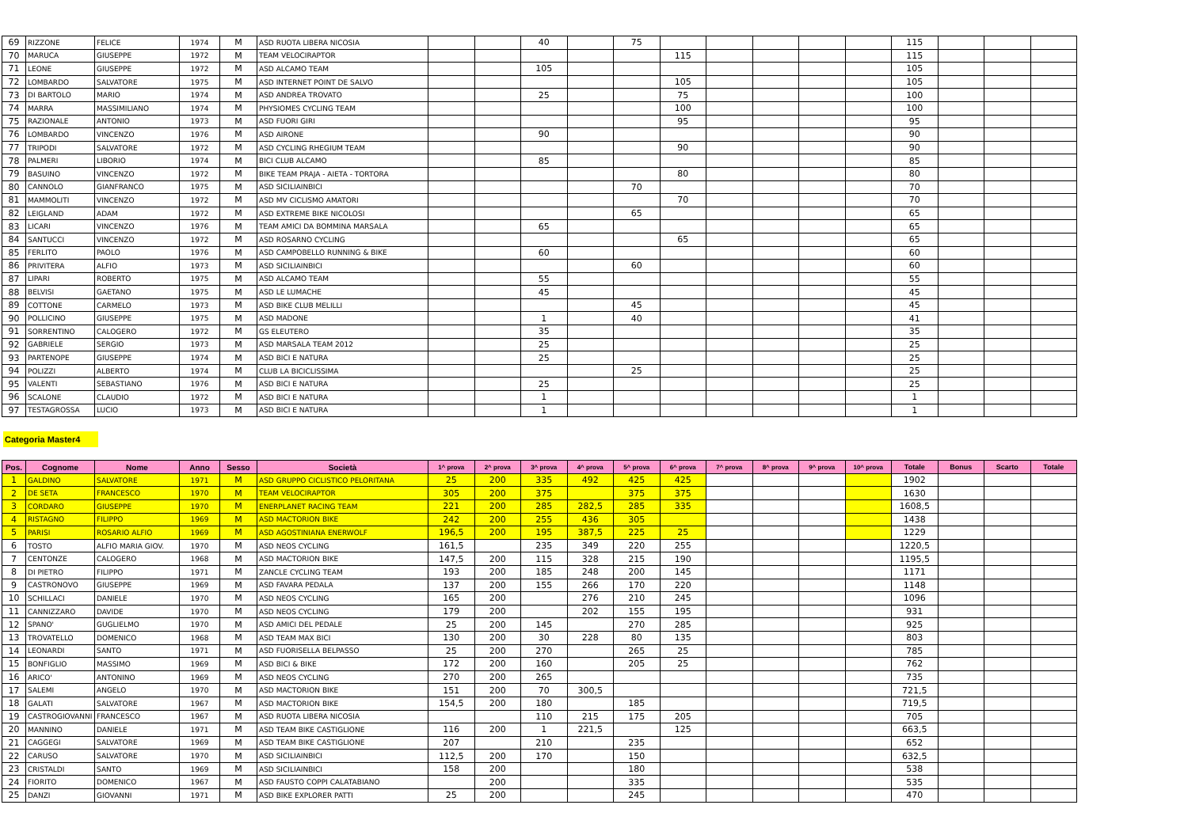| 69 | RIZZONE | FELICE | 1974 | M | ASD RUOTA LIBERA NICOSIA | | | 40 | | 75 | | | | | | 115 | | | |
| 70 | MARUCA | GIUSEPPE | 1972 | M | TEAM VELOCIRAPTOR | | | | | | 115 | | | | | 115 | | | |
| 71 | LEONE | GIUSEPPE | 1972 | M | ASD ALCAMO TEAM | | | 105 | | | | | | | | 105 | | | |
| 72 | LOMBARDO | SALVATORE | 1975 | M | ASD INTERNET POINT DE SALVO | | | | | | 105 | | | | | 105 | | | |
| 73 | DI BARTOLO | MARIO | 1974 | M | ASD ANDREA TROVATO | | | 25 | | | 75 | | | | | 100 | | | |
| 74 | MARRA | MASSIMILIANO | 1974 | M | PHYSIOMES CYCLING TEAM | | | | | | 100 | | | | | 100 | | | |
| 75 | RAZIONALE | ANTONIO | 1973 | M | ASD FUORI GIRI | | | | | | 95 | | | | | 95 | | | |
| 76 | LOMBARDO | VINCENZO | 1976 | M | ASD AIRONE | | | 90 | | | | | | | | 90 | | | |
| 77 | TRIPODI | SALVATORE | 1972 | M | ASD CYCLING RHEGIUM TEAM | | | | | | 90 | | | | | 90 | | | |
| 78 | PALMERI | LIBORIO | 1974 | M | BICI CLUB ALCAMO | | | 85 | | | | | | | | 85 | | | |
| 79 | BASUINO | VINCENZO | 1972 | M | BIKE TEAM PRAJA - AIETA - TORTORA | | | | | | 80 | | | | | 80 | | | |
| 80 | CANNOLO | GIANFRANCO | 1975 | M | ASD SICILIAINBICI | | | | | 70 | | | | | | 70 | | | |
| 81 | MAMMOLITI | VINCENZO | 1972 | M | ASD MV CICLISMO AMATORI | | | | | | 70 | | | | | 70 | | | |
| 82 | LEIGLAND | ADAM | 1972 | M | ASD EXTREME BIKE NICOLOSI | | | | | 65 | | | | | | 65 | | | |
| 83 | LICARI | VINCENZO | 1976 | M | TEAM AMICI DA BOMMINA MARSALA | | | 65 | | | | | | | | 65 | | | |
| 84 | SANTUCCI | VINCENZO | 1972 | M | ASD ROSARNO CYCLING | | | | | | 65 | | | | | 65 | | | |
| 85 | FERLITO | PAOLO | 1976 | M | ASD CAMPOBELLO RUNNING & BIKE | | | 60 | | | | | | | | 60 | | | |
| 86 | PRIVITERA | ALFIO | 1973 | M | ASD SICILIAINBICI | | | | | 60 | | | | | | 60 | | | |
| 87 | LIPARI | ROBERTO | 1975 | M | ASD ALCAMO TEAM | | | 55 | | | | | | | | 55 | | | |
| 88 | BELVISI | GAETANO | 1975 | M | ASD LE LUMACHE | | | 45 | | | | | | | | 45 | | | |
| 89 | COTTONE | CARMELO | 1973 | M | ASD BIKE CLUB MELILLI | | | | | 45 | | | | | | 45 | | | |
| 90 | POLLICINO | GIUSEPPE | 1975 | M | ASD MADONE | | | 1 | | 40 | | | | | | 41 | | | |
| 91 | SORRENTINO | CALOGERO | 1972 | M | GS ELEUTERO | | | 35 | | | | | | | | 35 | | | |
| 92 | GABRIELE | SERGIO | 1973 | M | ASD MARSALA TEAM 2012 | | | 25 | | | | | | | | 25 | | | |
| 93 | PARTENOPE | GIUSEPPE | 1974 | M | ASD BICI E NATURA | | | 25 | | | | | | | | 25 | | | |
| 94 | POLIZZI | ALBERTO | 1974 | M | CLUB LA BICICLISSIMA | | | | | 25 | | | | | | 25 | | | |
| 95 | VALENTI | SEBASTIANO | 1976 | M | ASD BICI E NATURA | | | 25 | | | | | | | | 25 | | | |
| 96 | SCALONE | CLAUDIO | 1972 | M | ASD BICI E NATURA | | | 1 | | | | | | | | 1 | | | |
| 97 | TESTAGROSSA | LUCIO | 1973 | M | ASD BICI E NATURA | | | 1 | | | | | | | | 1 | | | |
Categoria Master4
| Pos. | Cognome | Nome | Anno | Sesso | Società | 1^ prova | 2^ prova | 3^ prova | 4^ prova | 5^ prova | 6^ prova | 7^ prova | 8^ prova | 9^ prova | 10^ prova | Totale | Bonus | Scarto | Totale |
| --- | --- | --- | --- | --- | --- | --- | --- | --- | --- | --- | --- | --- | --- | --- | --- | --- | --- | --- | --- |
| 1 | GALDINO | SALVATORE | 1971 | M | ASD GRUPPO CICLISTICO PELORITANA | 25 | 200 | 335 | 492 | 425 | 425 | | | | | 1902 | | | |
| 2 | DE SETA | FRANCESCO | 1970 | M | TEAM VELOCIRAPTOR | 305 | 200 | 375 | | 375 | 375 | | | | | 1630 | | | |
| 3 | CORDARO | GIUSEPPE | 1970 | M | ENERPLANET RACING TEAM | 221 | 200 | 285 | 282,5 | 285 | 335 | | | | | 1608,5 | | | |
| 4 | RISTAGNO | FILIPPO | 1969 | M | ASD MACTORION BIKE | 242 | 200 | 255 | 436 | 305 | | | | | | 1438 | | | |
| 5 | PARISI | ROSARIO ALFIO | 1969 | M | ASD AGOSTINIANA ENERWOLF | 196,5 | 200 | 195 | 387,5 | 225 | 25 | | | | | 1229 | | | |
| 6 | TOSTO | ALFIO MARIA GIOV. | 1970 | M | ASD NEOS CYCLING | 161,5 | | 235 | 349 | 220 | 255 | | | | | 1220,5 | | | |
| 7 | CENTONZE | CALOGERO | 1968 | M | ASD MACTORION BIKE | 147,5 | 200 | 115 | 328 | 215 | 190 | | | | | 1195,5 | | | |
| 8 | DI PIETRO | FILIPPO | 1971 | M | ZANCLE CYCLING TEAM | 193 | 200 | 185 | 248 | 200 | 145 | | | | | 1171 | | | |
| 9 | CASTRONOVO | GIUSEPPE | 1969 | M | ASD FAVARA PEDALA | 137 | 200 | 155 | 266 | 170 | 220 | | | | | 1148 | | | |
| 10 | SCHILLACI | DANIELE | 1970 | M | ASD NEOS CYCLING | 165 | 200 | | 276 | 210 | 245 | | | | | 1096 | | | |
| 11 | CANNIZZARO | DAVIDE | 1970 | M | ASD NEOS CYCLING | 179 | 200 | | 202 | 155 | 195 | | | | | 931 | | | |
| 12 | SPANO' | GUGLIELMO | 1970 | M | ASD AMICI DEL PEDALE | 25 | 200 | 145 | | 270 | 285 | | | | | 925 | | | |
| 13 | TROVATELLO | DOMENICO | 1968 | M | ASD TEAM MAX BICI | 130 | 200 | 30 | 228 | 80 | 135 | | | | | 803 | | | |
| 14 | LEONARDI | SANTO | 1971 | M | ASD FUORISELLA BELPASSO | 25 | 200 | 270 | | 265 | 25 | | | | | 785 | | | |
| 15 | BONFIGLIO | MASSIMO | 1969 | M | ASD BICI & BIKE | 172 | 200 | 160 | | 205 | 25 | | | | | 762 | | | |
| 16 | ARICO' | ANTONINO | 1969 | M | ASD NEOS CYCLING | 270 | 200 | 265 | | | | | | | | 735 | | | |
| 17 | SALEMI | ANGELO | 1970 | M | ASD MACTORION BIKE | 151 | 200 | 70 | 300,5 | | | | | | | 721,5 | | | |
| 18 | GALATI | SALVATORE | 1967 | M | ASD MACTORION BIKE | 154,5 | 200 | 180 | | 185 | | | | | | 719,5 | | | |
| 19 | CASTROGIOVANNI | FRANCESCO | 1967 | M | ASD RUOTA LIBERA NICOSIA | | | 110 | 215 | 175 | 205 | | | | | 705 | | | |
| 20 | MANNINO | DANIELE | 1971 | M | ASD TEAM BIKE CASTIGLIONE | 116 | 200 | 1 | 221,5 | | 125 | | | | | 663,5 | | | |
| 21 | CAGGEGI | SALVATORE | 1969 | M | ASD TEAM BIKE CASTIGLIONE | 207 | | 210 | | 235 | | | | | | 652 | | | |
| 22 | CARUSO | SALVATORE | 1970 | M | ASD SICILIAINBICI | 112,5 | 200 | 170 | | 150 | | | | | | 632,5 | | | |
| 23 | CRISTALDI | SANTO | 1969 | M | ASD SICILIAINBICI | 158 | 200 | | | 180 | | | | | | 538 | | | |
| 24 | FIORITO | DOMENICO | 1967 | M | ASD FAUSTO COPPI CALATABIANO | | 200 | | | 335 | | | | | | 535 | | | |
| 25 | DANZI | GIOVANNI | 1971 | M | ASD BIKE EXPLORER PATTI | 25 | 200 | | | 245 | | | | | | 470 | | | |